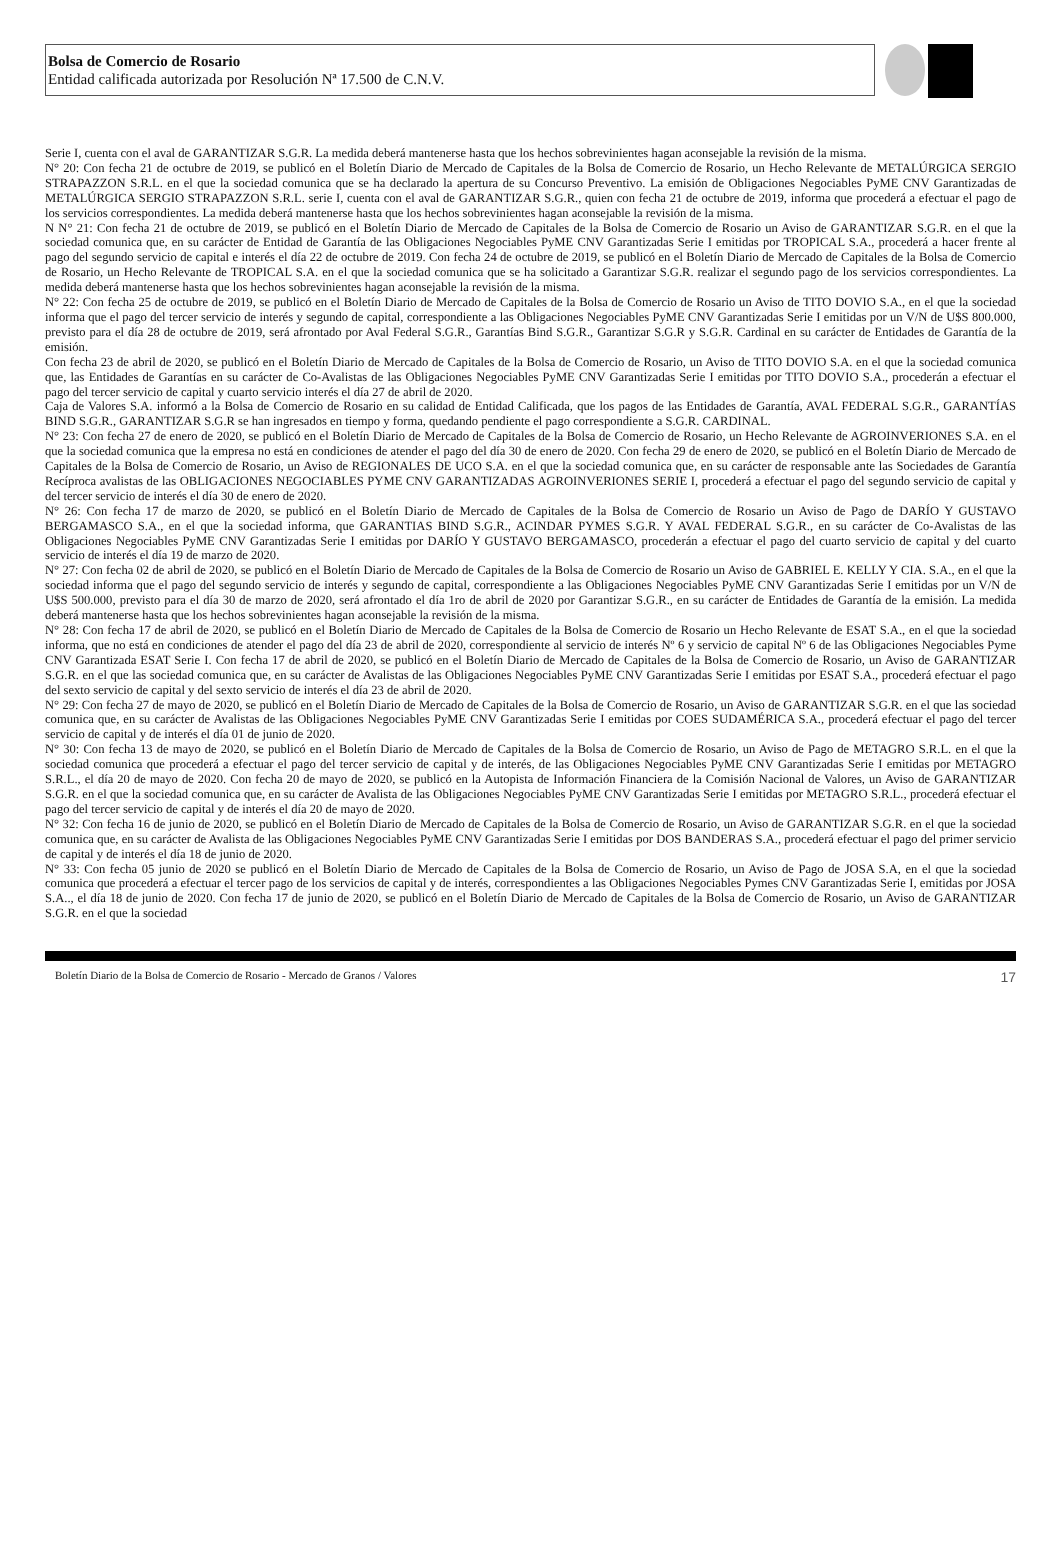Bolsa de Comercio de Rosario
Entidad calificada autorizada por Resolución Nª 17.500 de C.N.V.
Serie I, cuenta con el aval de GARANTIZAR S.G.R. La medida deberá mantenerse hasta que los hechos sobrevinientes hagan aconsejable la revisión de la misma.
N° 20: Con fecha 21 de octubre de 2019, se publicó en el Boletín Diario de Mercado de Capitales de la Bolsa de Comercio de Rosario, un Hecho Relevante de METALÚRGICA SERGIO STRAPAZZON S.R.L. en el que la sociedad comunica que se ha declarado la apertura de su Concurso Preventivo. La emisión de Obligaciones Negociables PyME CNV Garantizadas de METALÚRGICA SERGIO STRAPAZZON S.R.L. serie I, cuenta con el aval de GARANTIZAR S.G.R., quien con fecha 21 de octubre de 2019, informa que procederá a efectuar el pago de los servicios correspondientes. La medida deberá mantenerse hasta que los hechos sobrevinientes hagan aconsejable la revisión de la misma.
N N° 21: Con fecha 21 de octubre de 2019, se publicó en el Boletín Diario de Mercado de Capitales de la Bolsa de Comercio de Rosario un Aviso de GARANTIZAR S.G.R. en el que la sociedad comunica que, en su carácter de Entidad de Garantía de las Obligaciones Negociables PyME CNV Garantizadas Serie I emitidas por TROPICAL S.A., procederá a hacer frente al pago del segundo servicio de capital e interés el día 22 de octubre de 2019. Con fecha 24 de octubre de 2019, se publicó en el Boletín Diario de Mercado de Capitales de la Bolsa de Comercio de Rosario, un Hecho Relevante de TROPICAL S.A. en el que la sociedad comunica que se ha solicitado a Garantizar S.G.R. realizar el segundo pago de los servicios correspondientes. La medida deberá mantenerse hasta que los hechos sobrevinientes hagan aconsejable la revisión de la misma.
N° 22: Con fecha 25 de octubre de 2019, se publicó en el Boletín Diario de Mercado de Capitales de la Bolsa de Comercio de Rosario un Aviso de TITO DOVIO S.A., en el que la sociedad informa que el pago del tercer servicio de interés y segundo de capital, correspondiente a las Obligaciones Negociables PyME CNV Garantizadas Serie I emitidas por un V/N de U$S 800.000, previsto para el día 28 de octubre de 2019, será afrontado por Aval Federal S.G.R., Garantías Bind S.G.R., Garantizar S.G.R y S.G.R. Cardinal en su carácter de Entidades de Garantía de la emisión.
Con fecha 23 de abril de 2020, se publicó en el Boletín Diario de Mercado de Capitales de la Bolsa de Comercio de Rosario, un Aviso de TITO DOVIO S.A. en el que la sociedad comunica que, las Entidades de Garantías en su carácter de Co-Avalistas de las Obligaciones Negociables PyME CNV Garantizadas Serie I emitidas por TITO DOVIO S.A., procederán a efectuar el pago del tercer servicio de capital y cuarto servicio interés el día 27 de abril de 2020.
Caja de Valores S.A. informó a la Bolsa de Comercio de Rosario en su calidad de Entidad Calificada, que los pagos de las Entidades de Garantía, AVAL FEDERAL S.G.R., GARANTÍAS BIND S.G.R., GARANTIZAR S.G.R se han ingresados en tiempo y forma, quedando pendiente el pago correspondiente a S.G.R. CARDINAL.
N° 23: Con fecha 27 de enero de 2020, se publicó en el Boletín Diario de Mercado de Capitales de la Bolsa de Comercio de Rosario, un Hecho Relevante de AGROINVERIONES S.A. en el que la sociedad comunica que la empresa no está en condiciones de atender el pago del día 30 de enero de 2020. Con fecha 29 de enero de 2020, se publicó en el Boletín Diario de Mercado de Capitales de la Bolsa de Comercio de Rosario, un Aviso de REGIONALES DE UCO S.A. en el que la sociedad comunica que, en su carácter de responsable ante las Sociedades de Garantía Recíproca avalistas de las OBLIGACIONES NEGOCIABLES PYME CNV GARANTIZADAS AGROINVERIONES SERIE I, procederá a efectuar el pago del segundo servicio de capital y del tercer servicio de interés el día 30 de enero de 2020.
N° 26: Con fecha 17 de marzo de 2020, se publicó en el Boletín Diario de Mercado de Capitales de la Bolsa de Comercio de Rosario un Aviso de Pago de DARÍO Y GUSTAVO BERGAMASCO S.A., en el que la sociedad informa, que GARANTIAS BIND S.G.R., ACINDAR PYMES S.G.R. Y AVAL FEDERAL S.G.R., en su carácter de Co-Avalistas de las Obligaciones Negociables PyME CNV Garantizadas Serie I emitidas por DARÍO Y GUSTAVO BERGAMASCO, procederán a efectuar el pago del cuarto servicio de capital y del cuarto servicio de interés el día 19 de marzo de 2020.
N° 27: Con fecha 02 de abril de 2020, se publicó en el Boletín Diario de Mercado de Capitales de la Bolsa de Comercio de Rosario un Aviso de GABRIEL E. KELLY Y CIA. S.A., en el que la sociedad informa que el pago del segundo servicio de interés y segundo de capital, correspondiente a las Obligaciones Negociables PyME CNV Garantizadas Serie I emitidas por un V/N de U$S 500.000, previsto para el día 30 de marzo de 2020, será afrontado el día 1ro de abril de 2020 por Garantizar S.G.R., en su carácter de Entidades de Garantía de la emisión. La medida deberá mantenerse hasta que los hechos sobrevinientes hagan aconsejable la revisión de la misma.
N° 28: Con fecha 17 de abril de 2020, se publicó en el Boletín Diario de Mercado de Capitales de la Bolsa de Comercio de Rosario un Hecho Relevante de ESAT S.A., en el que la sociedad informa, que no está en condiciones de atender el pago del día 23 de abril de 2020, correspondiente al servicio de interés Nº 6 y servicio de capital Nº 6 de las Obligaciones Negociables Pyme CNV Garantizada ESAT Serie I. Con fecha 17 de abril de 2020, se publicó en el Boletín Diario de Mercado de Capitales de la Bolsa de Comercio de Rosario, un Aviso de GARANTIZAR S.G.R. en el que las sociedad comunica que, en su carácter de Avalistas de las Obligaciones Negociables PyME CNV Garantizadas Serie I emitidas por ESAT S.A., procederá efectuar el pago del sexto servicio de capital y del sexto servicio de interés el día 23 de abril de 2020.
N° 29: Con fecha 27 de mayo de 2020, se publicó en el Boletín Diario de Mercado de Capitales de la Bolsa de Comercio de Rosario, un Aviso de GARANTIZAR S.G.R. en el que las sociedad comunica que, en su carácter de Avalistas de las Obligaciones Negociables PyME CNV Garantizadas Serie I emitidas por COES SUDAMÉRICA S.A., procederá efectuar el pago del tercer servicio de capital y de interés el día 01 de junio de 2020.
N° 30: Con fecha 13 de mayo de 2020, se publicó en el Boletín Diario de Mercado de Capitales de la Bolsa de Comercio de Rosario, un Aviso de Pago de METAGRO S.R.L. en el que la sociedad comunica que procederá a efectuar el pago del tercer servicio de capital y de interés, de las Obligaciones Negociables PyME CNV Garantizadas Serie I emitidas por METAGRO S.R.L., el día 20 de mayo de 2020. Con fecha 20 de mayo de 2020, se publicó en la Autopista de Información Financiera de la Comisión Nacional de Valores, un Aviso de GARANTIZAR S.G.R. en el que la sociedad comunica que, en su carácter de Avalista de las Obligaciones Negociables PyME CNV Garantizadas Serie I emitidas por METAGRO S.R.L., procederá efectuar el pago del tercer servicio de capital y de interés el día 20 de mayo de 2020.
N° 32: Con fecha 16 de junio de 2020, se publicó en el Boletín Diario de Mercado de Capitales de la Bolsa de Comercio de Rosario, un Aviso de GARANTIZAR S.G.R. en el que la sociedad comunica que, en su carácter de Avalista de las Obligaciones Negociables PyME CNV Garantizadas Serie I emitidas por DOS BANDERAS S.A., procederá efectuar el pago del primer servicio de capital y de interés el día 18 de junio de 2020.
N° 33: Con fecha 05 junio de 2020 se publicó en el Boletín Diario de Mercado de Capitales de la Bolsa de Comercio de Rosario, un Aviso de Pago de JOSA S.A, en el que la sociedad comunica que procederá a efectuar el tercer pago de los servicios de capital y de interés, correspondientes a las Obligaciones Negociables Pymes CNV Garantizadas Serie I, emitidas por JOSA S.A.., el día 18 de junio de 2020. Con fecha 17 de junio de 2020, se publicó en el Boletín Diario de Mercado de Capitales de la Bolsa de Comercio de Rosario, un Aviso de GARANTIZAR S.G.R. en el que la sociedad
Boletín Diario de la Bolsa de Comercio de Rosario - Mercado de Granos / Valores 17